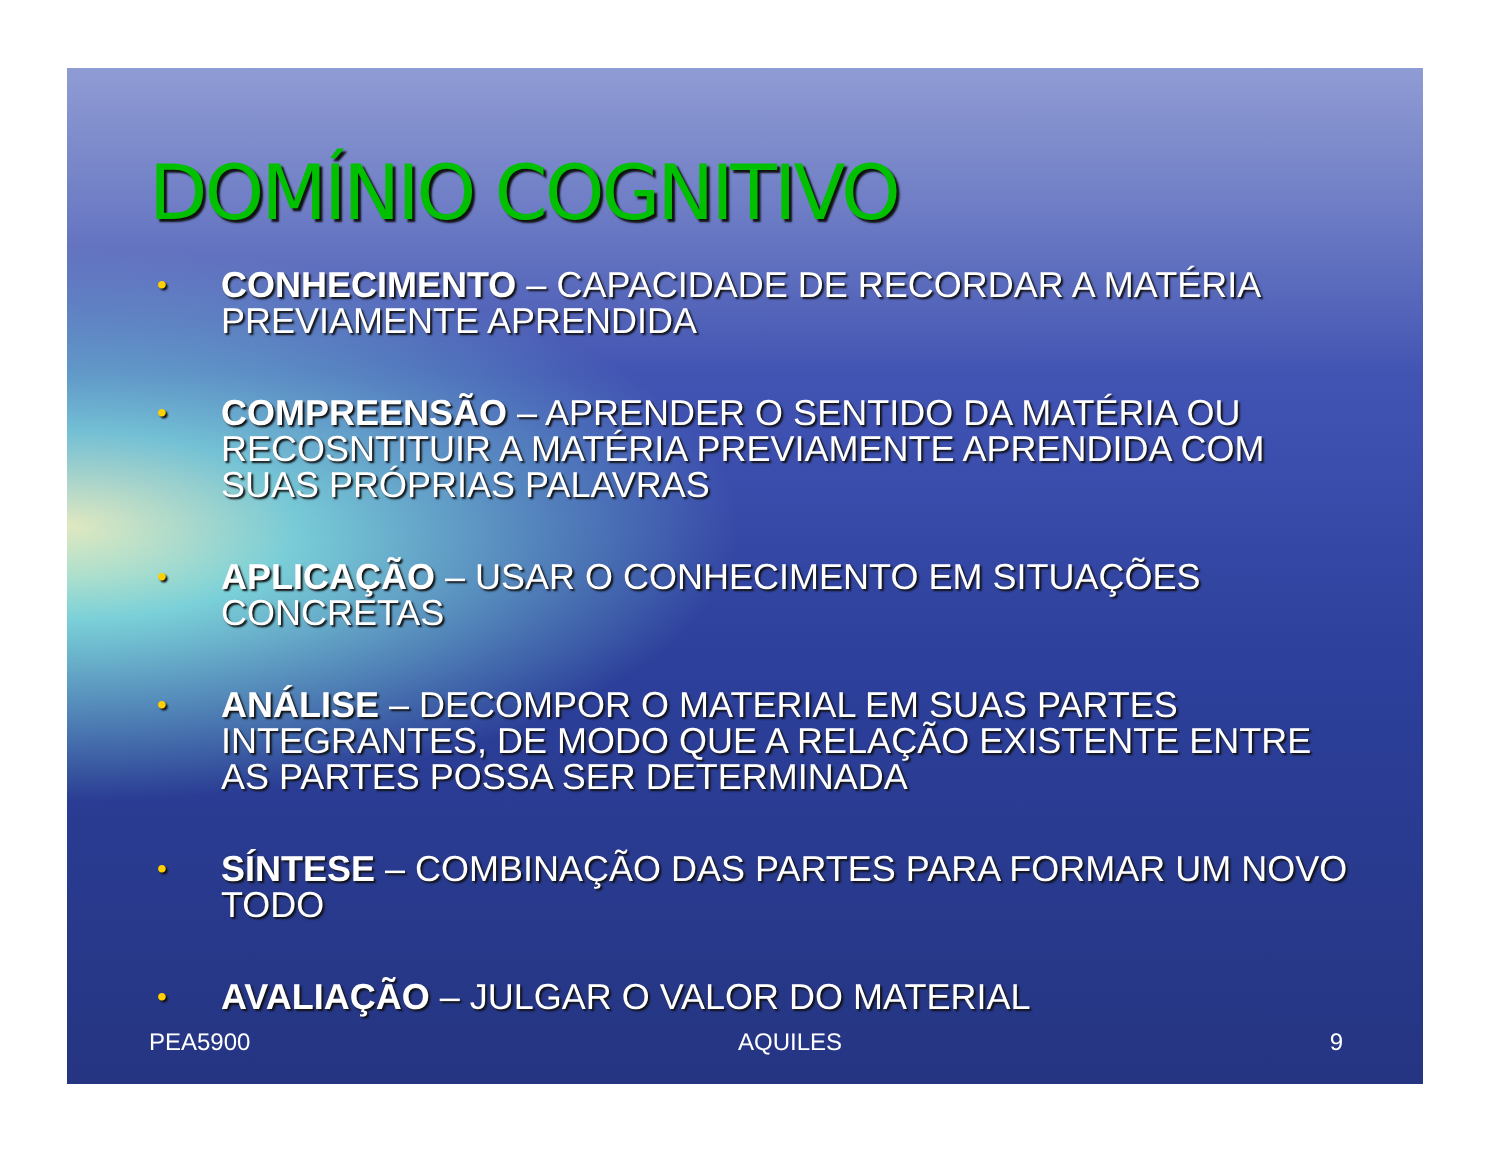DOMÍNIO COGNITIVO
• CONHECIMENTO – CAPACIDADE DE RECORDAR A MATÉRIA PREVIAMENTE APRENDIDA
• COMPREENSÃO – APRENDER O SENTIDO DA MATÉRIA OU RECOSNTITUIR A MATÉRIA PREVIAMENTE APRENDIDA COM SUAS PRÓPRIAS PALAVRAS
• APLICAÇÃO – USAR O CONHECIMENTO EM SITUAÇÕES CONCRETAS
• ANÁLISE – DECOMPOR O MATERIAL EM SUAS PARTES INTEGRANTES, DE MODO QUE A RELAÇÃO EXISTENTE ENTRE AS PARTES POSSA SER DETERMINADA
• SÍNTESE – COMBINAÇÃO DAS PARTES PARA FORMAR UM NOVO TODO
• AVALIAÇÃO – JULGAR O VALOR DO MATERIAL
PEA5900 AQUILES 9